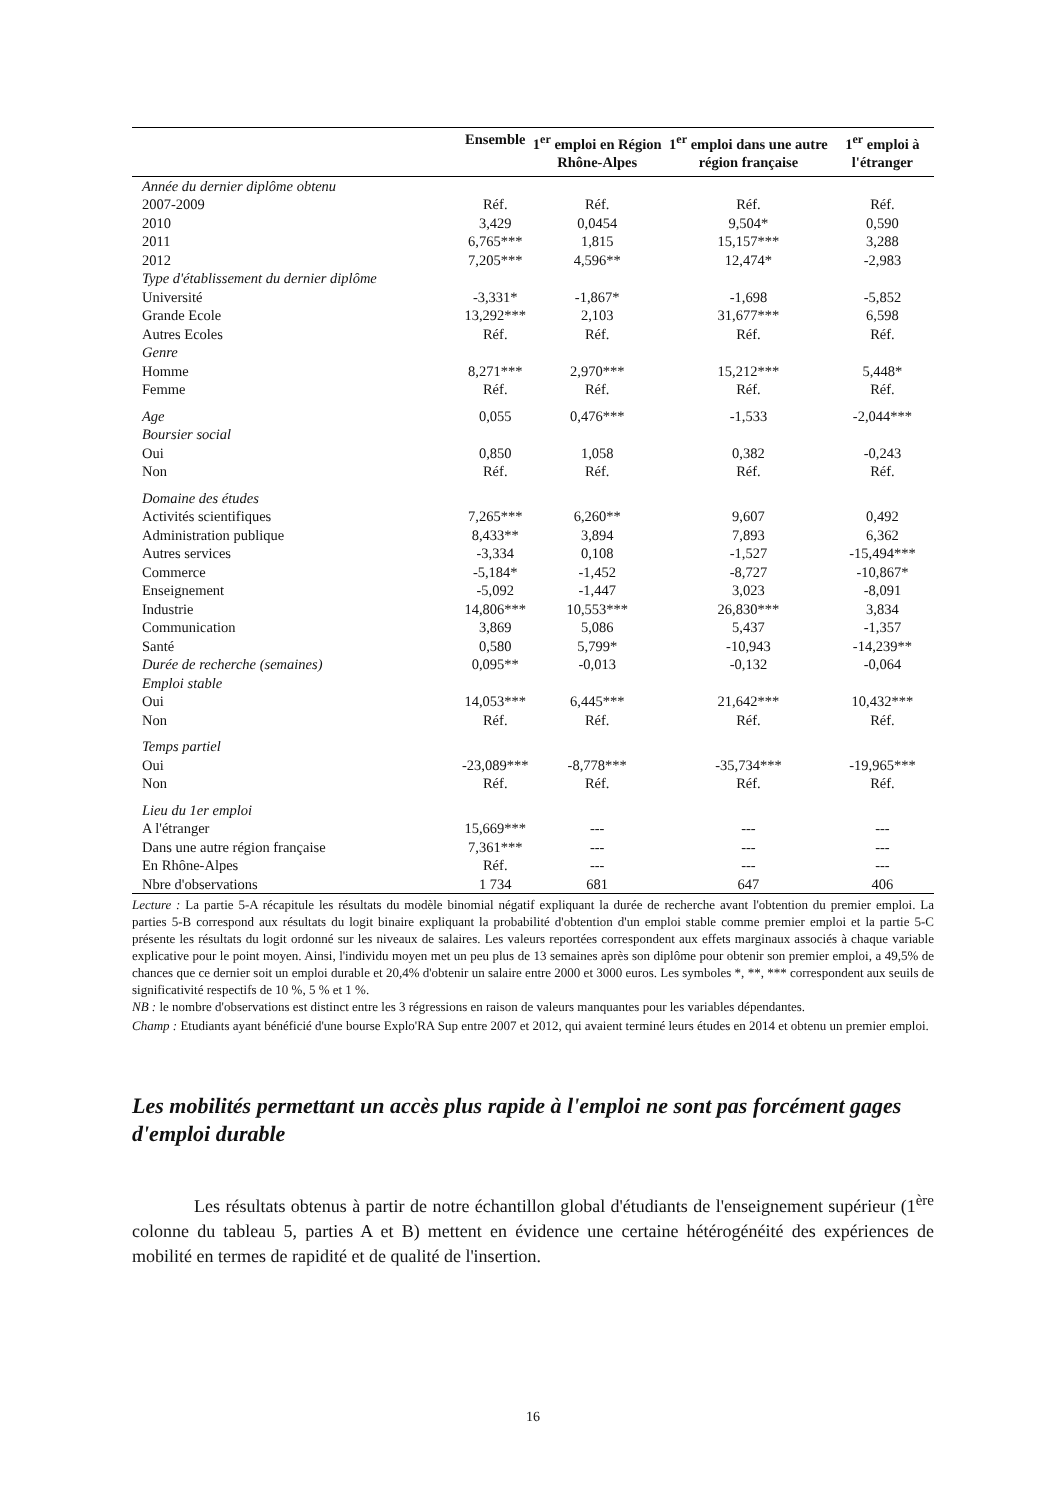| | Ensemble | 1<sup>er</sup> emploi en Région Rhône-Alpes | 1<sup>er</sup> emploi dans une autre région française | 1<sup>er</sup> emploi à l'étranger |
| --- | --- | --- | --- | --- |
| Année du dernier diplôme obtenu | | | | |
| 2007-2009 | Réf. | Réf. | Réf. | Réf. |
| 2010 | 3,429 | 0,0454 | 9,504* | 0,590 |
| 2011 | 6,765*** | 1,815 | 15,157*** | 3,288 |
| 2012 | 7,205*** | 4,596** | 12,474* | -2,983 |
| Type d'établissement du dernier diplôme | | | | |
| Université | -3,331* | -1,867* | -1,698 | -5,852 |
| Grande Ecole | 13,292*** | 2,103 | 31,677*** | 6,598 |
| Autres Ecoles | Réf. | Réf. | Réf. | Réf. |
| Genre | | | | |
| Homme | 8,271*** | 2,970*** | 15,212*** | 5,448* |
| Femme | Réf. | Réf. | Réf. | Réf. |
| Age | 0,055 | 0,476*** | -1,533 | -2,044*** |
| Boursier social | | | | |
| Oui | 0,850 | 1,058 | 0,382 | -0,243 |
| Non | Réf. | Réf. | Réf. | Réf. |
| Domaine des études | | | | |
| Activités scientifiques | 7,265*** | 6,260** | 9,607 | 0,492 |
| Administration publique | 8,433** | 3,894 | 7,893 | 6,362 |
| Autres services | -3,334 | 0,108 | -1,527 | -15,494*** |
| Commerce | -5,184* | -1,452 | -8,727 | -10,867* |
| Enseignement | -5,092 | -1,447 | 3,023 | -8,091 |
| Industrie | 14,806*** | 10,553*** | 26,830*** | 3,834 |
| Communication | 3,869 | 5,086 | 5,437 | -1,357 |
| Santé | 0,580 | 5,799* | -10,943 | -14,239** |
| Durée de recherche (semaines) | 0,095** | -0,013 | -0,132 | -0,064 |
| Emploi stable | | | | |
| Oui | 14,053*** | 6,445*** | 21,642*** | 10,432*** |
| Non | Réf. | Réf. | Réf. | Réf. |
| Temps partiel | | | | |
| Oui | -23,089*** | -8,778*** | -35,734*** | -19,965*** |
| Non | Réf. | Réf. | Réf. | Réf. |
| Lieu du 1er emploi | | | | |
| A l'étranger | 15,669*** | --- | --- | --- |
| Dans une autre région française | 7,361*** | --- | --- | --- |
| En Rhône-Alpes | Réf. | --- | --- | --- |
| Nbre d'observations | 1 734 | 681 | 647 | 406 |
Lecture : La partie 5-A récapitule les résultats du modèle binomial négatif expliquant la durée de recherche avant l'obtention du premier emploi. La parties 5-B correspond aux résultats du logit binaire expliquant la probabilité d'obtention d'un emploi stable comme premier emploi et la partie 5-C présente les résultats du logit ordonné sur les niveaux de salaires. Les valeurs reportées correspondent aux effets marginaux associés à chaque variable explicative pour le point moyen. Ainsi, l'individu moyen met un peu plus de 13 semaines après son diplôme pour obtenir son premier emploi, a 49,5% de chances que ce dernier soit un emploi durable et 20,4% d'obtenir un salaire entre 2000 et 3000 euros. Les symboles *, **, *** correspondent aux seuils de significativité respectifs de 10 %, 5 % et 1 %.
NB : le nombre d'observations est distinct entre les 3 régressions en raison de valeurs manquantes pour les variables dépendantes.
Champ : Etudiants ayant bénéficié d'une bourse Explo'RA Sup entre 2007 et 2012, qui avaient terminé leurs études en 2014 et obtenu un premier emploi.
Les mobilités permettant un accès plus rapide à l'emploi ne sont pas forcément gages d'emploi durable
Les résultats obtenus à partir de notre échantillon global d'étudiants de l'enseignement supérieur (1<sup>ère</sup> colonne du tableau 5, parties A et B) mettent en évidence une certaine hétérogénéité des expériences de mobilité en termes de rapidité et de qualité de l'insertion.
16